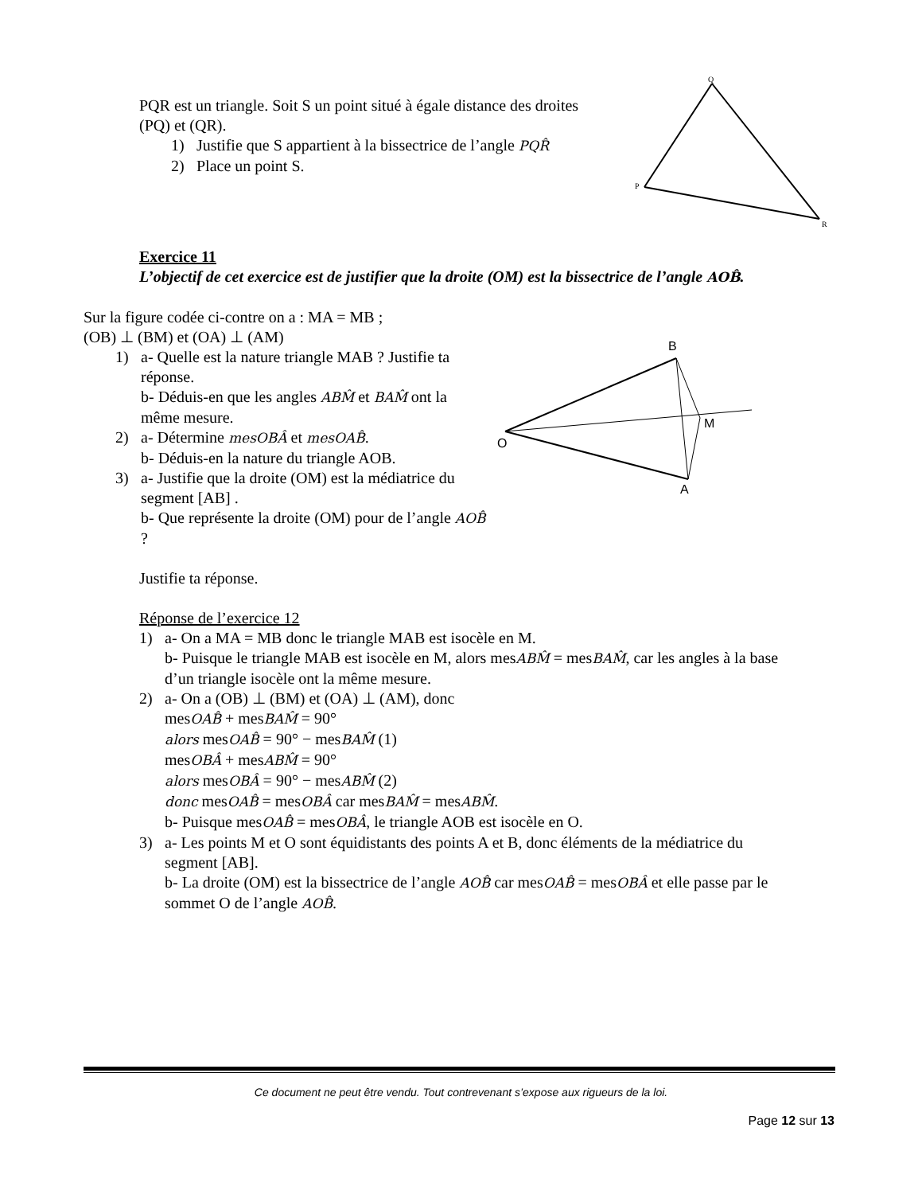PQR est un triangle. Soit S un point situé à égale distance des droites (PQ) et (QR).
1) Justifie que S appartient à la bissectrice de l’angle PQR̂
2) Place un point S.
Q
P
R
B
O
M
A
Exercice 11
L’objectif de cet exercice est de justifier que la droite (OM) est la bissectrice de l’angle AOB̂.
Sur la figure codée ci-contre on a : MA = MB ;
(OB) ⊥ (BM) et (OA) ⊥ (AM)
1) a- Quelle est la nature triangle MAB ? Justifie ta réponse.
b- Déduis-en que les angles ABM̂ et BAM̂ ont la même mesure.
2) a- Détermine mesOBÂ et mesOAB̂.
b- Déduis-en la nature du triangle AOB.
3) a- Justifie que la droite (OM) est la médiatrice du segment [AB] .
b- Que représente la droite (OM) pour de l’angle AOB̂ ?
Justifie ta réponse.
Réponse de l’exercice 12
1) a- On a MA = MB donc le triangle MAB est isocèle en M.
b- Puisque le triangle MAB est isocèle en M, alors mesABM̂ = mesBAM̂, car les angles à la base d’un triangle isocèle ont la même mesure.
2) a- On a (OB) ⊥ (BM) et (OA) ⊥ (AM), donc
mesOAB̂ + mesBAM̂ = 90°
alors mesOAB̂ = 90° − mesBAM̂ (1)
mesOBÂ + mesABM̂ = 90°
alors mesOBÂ = 90° − mesABM̂ (2)
donc mesOAB̂ = mesOBÂ car mesBAM̂ = mesABM̂.
b- Puisque mesOAB̂ = mesOBÂ, le triangle AOB est isocèle en O.
3) a- Les points M et O sont équidistants des points A et B, donc éléments de la médiatrice du segment [AB].
b- La droite (OM) est la bissectrice de l’angle AOB̂ car mesOAB̂ = mesOBÂ et elle passe par le sommet O de l’angle AOB̂.
Ce document ne peut être vendu. Tout contrevenant s’expose aux rigueurs de la loi.
Page 12 sur 13